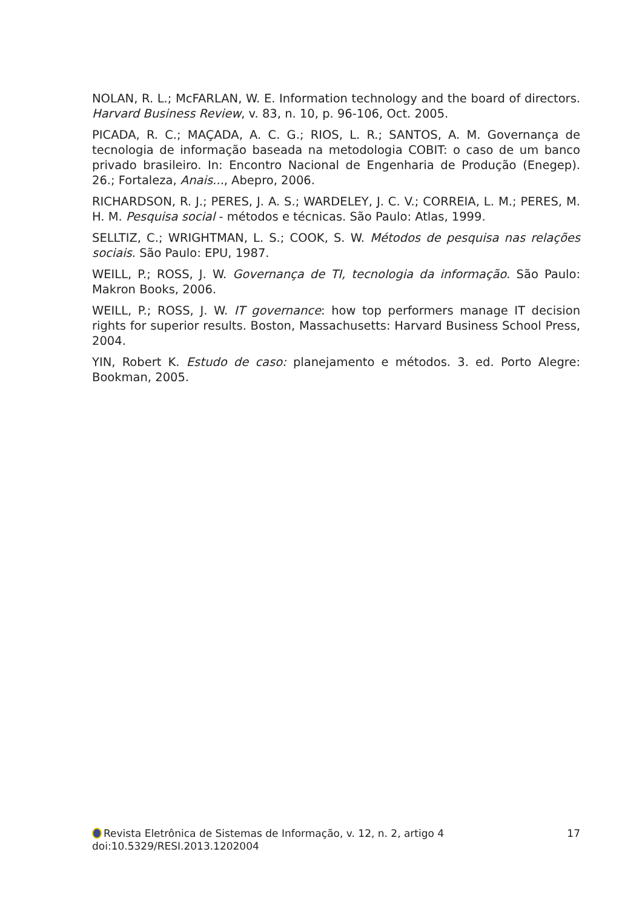NOLAN, R. L.; McFARLAN, W. E. Information technology and the board of directors. Harvard Business Review, v. 83, n. 10, p. 96-106, Oct. 2005.
PICADA, R. C.; MAÇADA, A. C. G.; RIOS, L. R.; SANTOS, A. M. Governança de tecnologia de informação baseada na metodologia COBIT: o caso de um banco privado brasileiro. In: Encontro Nacional de Engenharia de Produção (Enegep). 26.; Fortaleza, Anais..., Abepro, 2006.
RICHARDSON, R. J.; PERES, J. A. S.; WARDELEY, J. C. V.; CORREIA, L. M.; PERES, M. H. M. Pesquisa social - métodos e técnicas. São Paulo: Atlas, 1999.
SELLTIZ, C.; WRIGHTMAN, L. S.; COOK, S. W. Métodos de pesquisa nas relações sociais. São Paulo: EPU, 1987.
WEILL, P.; ROSS, J. W. Governança de TI, tecnologia da informação. São Paulo: Makron Books, 2006.
WEILL, P.; ROSS, J. W. IT governance: how top performers manage IT decision rights for superior results. Boston, Massachusetts: Harvard Business School Press, 2004.
YIN, Robert K. Estudo de caso: planejamento e métodos. 3. ed. Porto Alegre: Bookman, 2005.
Revista Eletrônica de Sistemas de Informação, v. 12, n. 2, artigo 4 17
doi:10.5329/RESI.2013.1202004